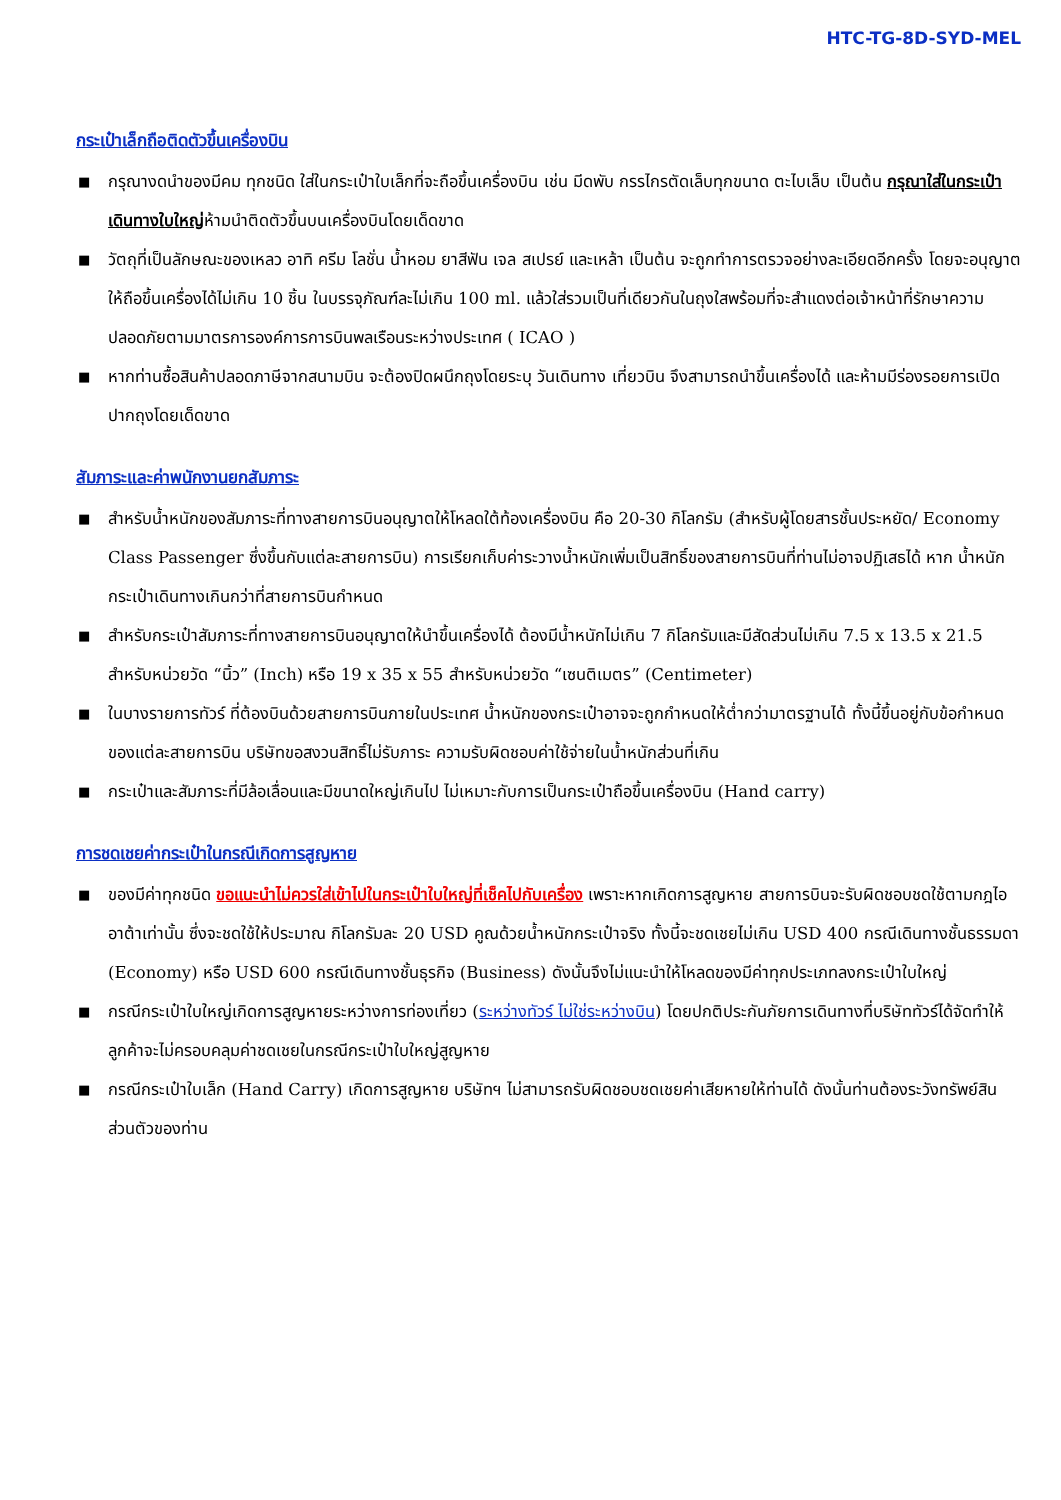HTC-TG-8D-SYD-MEL
กระเป๋าเล็กถือติดตัวขึ้นเครื่องบิน
■ กรุณางดนำของมีคม ทุกชนิด ใส่ในกระเป๋าใบเล็กที่จะถือขึ้นเครื่องบิน เช่น มีดพับ กรรไกรตัดเล็บทุกขนาด ตะไบเล็บ เป็นต้น กรุณาใส่ในกระเป๋าเดินทางใบใหญ่ห้ามนำติดตัวขึ้นบนเครื่องบินโดยเด็ดขาด
■ วัตถุที่เป็นลักษณะของเหลว อาทิ ครีม โลชั่น น้ำหอม ยาสีฟัน เจล สเปรย์ และเหล้า เป็นต้น จะถูกทำการตรวจอย่างละเอียดอีกครั้ง โดยจะอนุญาตให้ถือขึ้นเครื่องได้ไม่เกิน 10 ชิ้น ในบรรจุภัณฑ์ละไม่เกิน 100 ml. แล้วใส่รวมเป็นที่เดียวกันในถุงใสพร้อมที่จะสำแดงต่อเจ้าหน้าที่รักษาความปลอดภัยตามมาตรการองค์การการบินพลเรือนระหว่างประเทศ ( ICAO )
■ หากท่านซื้อสินค้าปลอดภาษีจากสนามบิน จะต้องปิดผนึกถุงโดยระบุ วันเดินทาง เที่ยวบิน จึงสามารถนำขึ้นเครื่องได้ และห้ามมีร่องรอยการเปิดปากถุงโดยเด็ดขาด
สัมภาระและค่าพนักงานยกสัมภาระ
■ สำหรับน้ำหนักของสัมภาระที่ทางสายการบินอนุญาตให้โหลดใต้ท้องเครื่องบิน คือ 20-30 กิโลกรัม (สำหรับผู้โดยสารชั้นประหยัด/ Economy Class Passenger ซึ่งขึ้นกับแต่ละสายการบิน) การเรียกเก็บค่าระวางน้ำหนักเพิ่มเป็นสิทธิ์ของสายการบินที่ท่านไม่อาจปฏิเสธได้ หาก น้ำหนักกระเป๋าเดินทางเกินกว่าที่สายการบินกำหนด
■ สำหรับกระเป๋าสัมภาระที่ทางสายการบินอนุญาตให้นำขึ้นเครื่องได้ ต้องมีน้ำหนักไม่เกิน 7 กิโลกรัมและมีสัดส่วนไม่เกิน 7.5 x 13.5 x 21.5 สำหรับหน่วยวัด “นิ้ว” (Inch) หรือ 19 x 35 x 55 สำหรับหน่วยวัด “เซนติเมตร” (Centimeter)
■ ในบางรายการทัวร์ ที่ต้องบินด้วยสายการบินภายในประเทศ น้ำหนักของกระเป๋าอาจจะถูกกำหนดให้ต่ำกว่ามาตรฐานได้ ทั้งนี้ขึ้นอยู่กับข้อกำหนดของแต่ละสายการบิน บริษัทขอสงวนสิทธิ์ไม่รับภาระ ความรับผิดชอบค่าใช้จ่ายในน้ำหนักส่วนที่เกิน
■ กระเป๋าและสัมภาระที่มีล้อเลื่อนและมีขนาดใหญ่เกินไป ไม่เหมาะกับการเป็นกระเป๋าถือขึ้นเครื่องบิน (Hand carry)
การชดเชยค่ากระเป๋าในกรณีเกิดการสูญหาย
■ ของมีค่าทุกชนิด ขอแนะนำไม่ควรใส่เข้าไปในกระเป๋าใบใหญ่ที่เช็คไปกับเครื่อง เพราะหากเกิดการสูญหาย สายการบินจะรับผิดชอบชดใช้ตามกฎไออาต้าเท่านั้น ซึ่งจะชดใช้ให้ประมาณ กิโลกรัมละ 20 USD คูณด้วยน้ำหนักกระเป๋าจริง ทั้งนี้จะชดเชยไม่เกิน USD 400 กรณีเดินทางชั้นธรรมดา (Economy) หรือ USD 600 กรณีเดินทางชั้นธุรกิจ (Business) ดังนั้นจึงไม่แนะนำให้โหลดของมีค่าทุกประเภทลงกระเป๋าใบใหญ่
■ กรณีกระเป๋าใบใหญ่เกิดการสูญหายระหว่างการท่องเที่ยว (ระหว่างทัวร์ ไม่ใช่ระหว่างบิน) โดยปกติประกันภัยการเดินทางที่บริษัททัวร์ได้จัดทำให้ลูกค้าจะไม่ครอบคลุมค่าชดเชยในกรณีกระเป๋าใบใหญ่สูญหาย
■ กรณีกระเป๋าใบเล็ก (Hand Carry) เกิดการสูญหาย บริษัทฯ ไม่สามารถรับผิดชอบชดเชยค่าเสียหายให้ท่านได้ ดังนั้นท่านต้องระวังทรัพย์สินส่วนตัวของท่าน